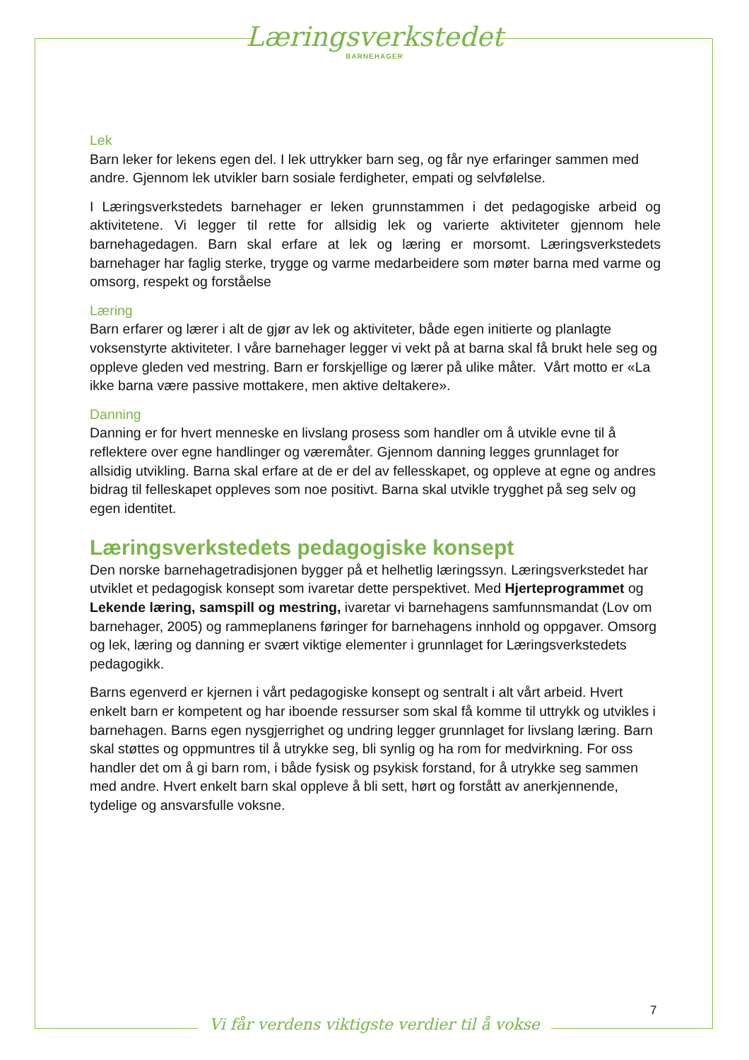Læringsverkstedet
BARNEHAGER
Lek
Barn leker for lekens egen del. I lek uttrykker barn seg, og får nye erfaringer sammen med andre. Gjennom lek utvikler barn sosiale ferdigheter, empati og selvfølelse.
I Læringsverkstedets barnehager er leken grunnstammen i det pedagogiske arbeid og aktivitetene. Vi legger til rette for allsidig lek og varierte aktiviteter gjennom hele barnehagedagen. Barn skal erfare at lek og læring er morsomt. Læringsverkstedets barnehager har faglig sterke, trygge og varme medarbeidere som møter barna med varme og omsorg, respekt og forståelse
Læring
Barn erfarer og lærer i alt de gjør av lek og aktiviteter, både egen initierte og planlagte voksenstyrte aktiviteter. I våre barnehager legger vi vekt på at barna skal få brukt hele seg og oppleve gleden ved mestring. Barn er forskjellige og lærer på ulike måter. Vårt motto er «La ikke barna være passive mottakere, men aktive deltakere».
Danning
Danning er for hvert menneske en livslang prosess som handler om å utvikle evne til å reflektere over egne handlinger og væremåter. Gjennom danning legges grunnlaget for allsidig utvikling. Barna skal erfare at de er del av fellesskapet, og oppleve at egne og andres bidrag til felleskapet oppleves som noe positivt. Barna skal utvikle trygghet på seg selv og egen identitet.
Læringsverkstedets pedagogiske konsept
Den norske barnehagetradisjonen bygger på et helhetlig læringssyn. Læringsverkstedet har utviklet et pedagogisk konsept som ivaretar dette perspektivet. Med Hjerteprogrammet og Lekende læring, samspill og mestring, ivaretar vi barnehagens samfunnsmandat (Lov om barnehager, 2005) og rammeplanens føringer for barnehagens innhold og oppgaver. Omsorg og lek, læring og danning er svært viktige elementer i grunnlaget for Læringsverkstedets pedagogikk.
Barns egenverd er kjernen i vårt pedagogiske konsept og sentralt i alt vårt arbeid. Hvert enkelt barn er kompetent og har iboende ressurser som skal få komme til uttrykk og utvikles i barnehagen. Barns egen nysgjerrighet og undring legger grunnlaget for livslang læring. Barn skal støttes og oppmuntres til å utrykke seg, bli synlig og ha rom for medvirkning. For oss handler det om å gi barn rom, i både fysisk og psykisk forstand, for å utrykke seg sammen med andre. Hvert enkelt barn skal oppleve å bli sett, hørt og forstått av anerkjennende, tydelige og ansvarsfulle voksne.
7
Vi får verdens viktigste verdier til å vokse